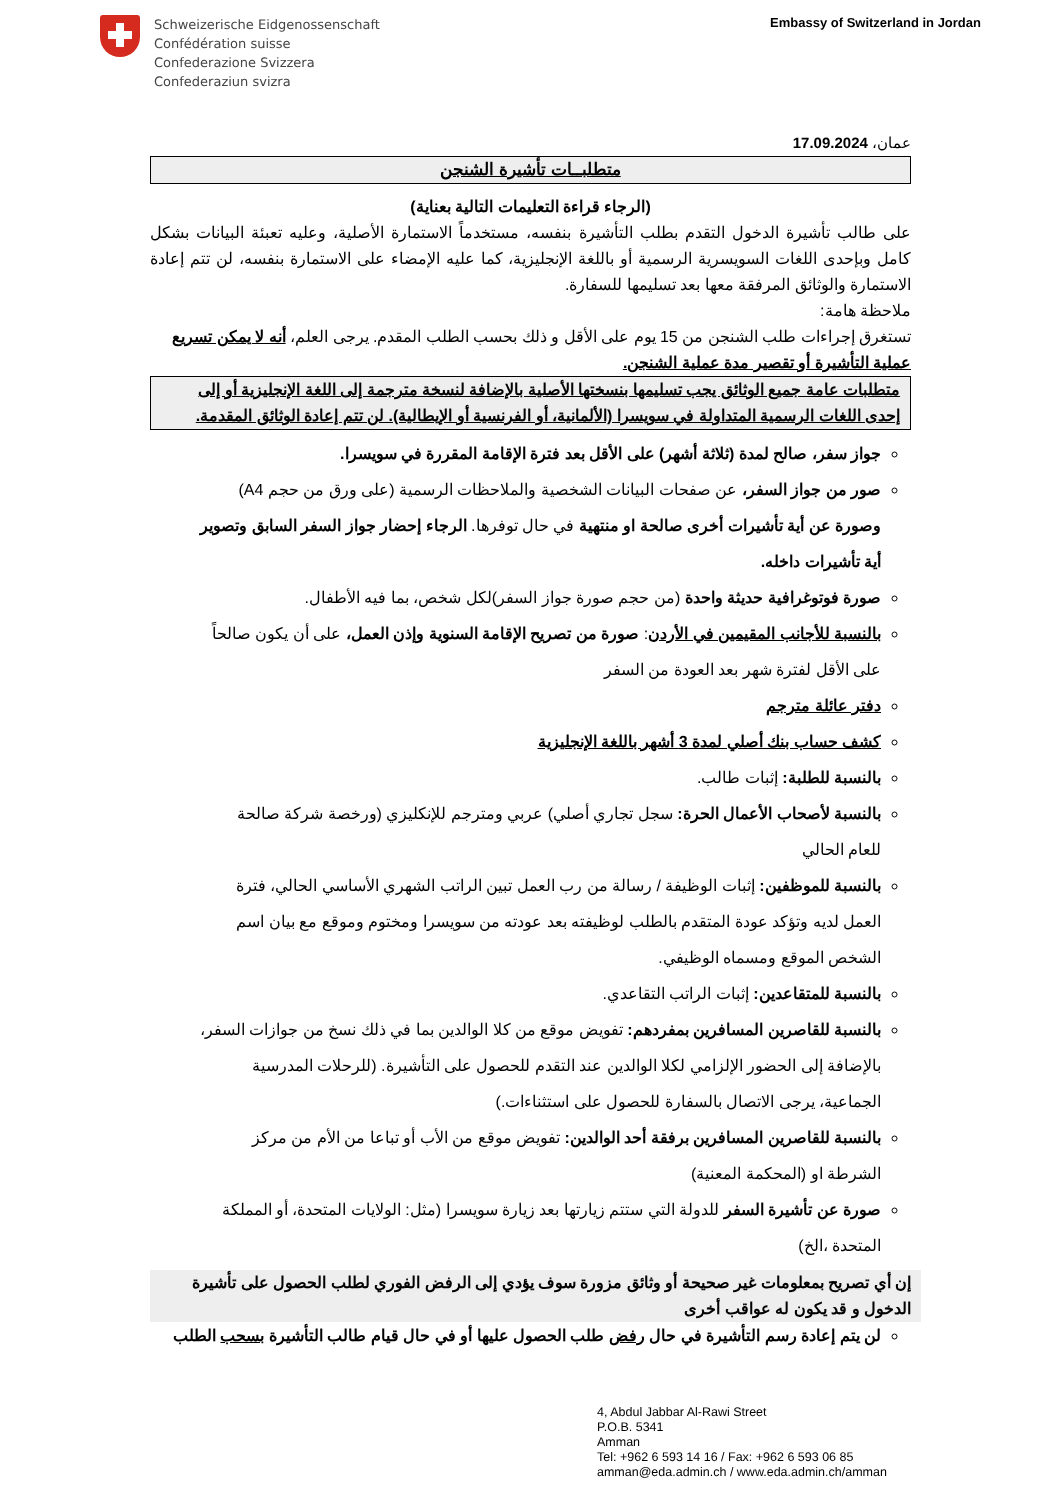Schweizerische Eidgenossenschaft
Confédération suisse
Confederazione Svizzera
Confederaziun svizra
Embassy of Switzerland in Jordan
عمان، 17.09.2024
متطلبــات تأشيرة الشنجن
(الرجاء قراءة التعليمات التالية بعناية)
على طالب تأشيرة الدخول التقدم بطلب التأشيرة بنفسه، مستخدماً الاستمارة الأصلية، وعليه تعبئة البيانات بشكل كامل وبإحدى اللغات السويسرية الرسمية أو باللغة الإنجليزية، كما عليه الإمضاء على الاستمارة بنفسه، لن تتم إعادة الاستمارة والوثائق المرفقة معها بعد تسليمها للسفارة.
ملاحظة هامة:
تستغرق إجراءات طلب الشنجن من 15 يوم على الأقل و ذلك بحسب الطلب المقدم. يرجى العلم، أنه لا يمكن تسريع عملية التأشيرة أو تقصير مدة عملية الشنجن.
متطلبات عامة جميع الوثائق يجب تسليمها بنسختها الأصلية بالإضافة لنسخة مترجمة إلى اللغة الإنجليزية أو إلى إحدى اللغات الرسمية المتداولة في سويسرا (الألمانية، أو الفرنسية أو الإيطالية). لن تتم إعادة الوثائق المقدمة.
جواز سفر، صالح لمدة (ثلاثة أشهر) على الأقل بعد فترة الإقامة المقررة في سويسرا.
صور من جواز السفر، عن صفحات البيانات الشخصية والملاحظات الرسمية (على ورق من حجم A4) وصورة عن أية تأشيرات أخرى صالحة او منتهية في حال توفرها. الرجاء إحضار جواز السفر السابق وتصوير أية تأشيرات داخله.
صورة فوتوغرافية حديثة واحدة (من حجم صورة جواز السفر)لكل شخص، بما فيه الأطفال.
بالنسبة للأجانب المقيمين في الأردن: صورة من تصريح الإقامة السنوية وإذن العمل، على أن يكون صالحاً على الأقل لفترة شهر بعد العودة من السفر
دفتر عائلة مترجم
كشف حساب بنك أصلي لمدة 3 أشهر باللغة الإنجليزية
بالنسبة للطلبة: إثبات طالب.
بالنسبة لأصحاب الأعمال الحرة: سجل تجاري أصلي) عربي ومترجم للإنكليزي (ورخصة شركة صالحة للعام الحالي
بالنسبة للموظفين: إثبات الوظيفة / رسالة من رب العمل تبين الراتب الشهري الأساسي الحالي، فترة العمل لديه وتؤكد عودة المتقدم بالطلب لوظيفته بعد عودته من سويسرا ومختوم وموقع مع بيان اسم الشخص الموقع ومسماه الوظيفي.
بالنسبة للمتقاعدين: إثبات الراتب التقاعدي.
بالنسبة للقاصرين المسافرين بمفردهم: تفويض موقع من كلا الوالدين بما في ذلك نسخ من جوازات السفر، بالإضافة إلى الحضور الإلزامي لكلا الوالدين عند التقدم للحصول على التأشيرة. (للرحلات المدرسية الجماعية، يرجى الاتصال بالسفارة للحصول على استثناءات.)
بالنسبة للقاصرين المسافرين برفقة أحد الوالدين: تفويض موقع من الأب أو تباعا من الأم من مركز الشرطة او (المحكمة المعنية)
صورة عن تأشيرة السفر للدولة التي ستتم زيارتها بعد زيارة سويسرا (مثل: الولايات المتحدة، أو المملكة المتحدة ،الخ)
إن أي تصريح بمعلومات غير صحيحة أو وثائق مزورة سوف يؤدي إلى الرفض الفوري لطلب الحصول على تأشيرة الدخول و قد يكون له عواقب أخرى
لن يتم إعادة رسم التأشيرة في حال رفض طلب الحصول عليها أو في حال قيام طالب التأشيرة بسحب الطلب
4, Abdul Jabbar Al-Rawi Street
P.O.B. 5341
Amman
Tel: +962 6 593 14 16 / Fax: +962 6 593 06 85
amman@eda.admin.ch / www.eda.admin.ch/amman